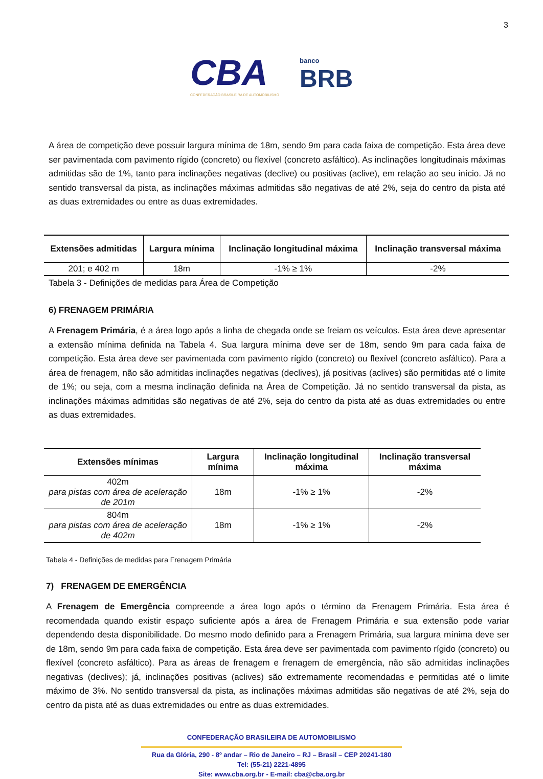3
CBA
CONFEDERAÇÃO BRASILEIRA DE AUTOMOBILISMO
banco
BRB
A área de competição deve possuir largura mínima de 18m, sendo 9m para cada faixa de competição. Esta área deve ser pavimentada com pavimento rígido (concreto) ou flexível (concreto asfáltico). As inclinações longitudinais máximas admitidas são de 1%, tanto para inclinações negativas (declive) ou positivas (aclive), em relação ao seu início. Já no sentido transversal da pista, as inclinações máximas admitidas são negativas de até 2%, seja do centro da pista até as duas extremidades ou entre as duas extremidades.
| Extensões admitidas | Largura mínima | Inclinação longitudinal máxima | Inclinação transversal máxima |
| --- | --- | --- | --- |
| 201; e 402 m | 18m | -1% ≥ 1% | -2% |
Tabela 3 - Definições de medidas para Área de Competição
6) FRENAGEM PRIMÁRIA
A Frenagem Primária, é a área logo após a linha de chegada onde se freiam os veículos. Esta área deve apresentar a extensão mínima definida na Tabela 4. Sua largura mínima deve ser de 18m, sendo 9m para cada faixa de competição. Esta área deve ser pavimentada com pavimento rígido (concreto) ou flexível (concreto asfáltico). Para a área de frenagem, não são admitidas inclinações negativas (declives), já positivas (aclives) são permitidas até o limite de 1%; ou seja, com a mesma inclinação definida na Área de Competição. Já no sentido transversal da pista, as inclinações máximas admitidas são negativas de até 2%, seja do centro da pista até as duas extremidades ou entre as duas extremidades.
| Extensões mínimas | Largura mínima | Inclinação longitudinal máxima | Inclinação transversal máxima |
| --- | --- | --- | --- |
| 402m para pistas com área de aceleração de 201m | 18m | -1% ≥ 1% | -2% |
| 804m para pistas com área de aceleração de 402m | 18m | -1% ≥ 1% | -2% |
Tabela 4 - Definições de medidas para Frenagem Primária
7) FRENAGEM DE EMERGÊNCIA
A Frenagem de Emergência compreende a área logo após o término da Frenagem Primária. Esta área é recomendada quando existir espaço suficiente após a área de Frenagem Primária e sua extensão pode variar dependendo desta disponibilidade. Do mesmo modo definido para a Frenagem Primária, sua largura mínima deve ser de 18m, sendo 9m para cada faixa de competição. Esta área deve ser pavimentada com pavimento rígido (concreto) ou flexível (concreto asfáltico). Para as áreas de frenagem e frenagem de emergência, não são admitidas inclinações negativas (declives); já, inclinações positivas (aclives) são extremamente recomendadas e permitidas até o limite máximo de 3%. No sentido transversal da pista, as inclinações máximas admitidas são negativas de até 2%, seja do centro da pista até as duas extremidades ou entre as duas extremidades.
CONFEDERAÇÃO BRASILEIRA DE AUTOMOBILISMO
Rua da Glória, 290 - 8º andar – Rio de Janeiro – RJ – Brasil – CEP 20241-180
Tel: (55-21) 2221-4895
Site: www.cba.org.br - E-mail: cba@cba.org.br